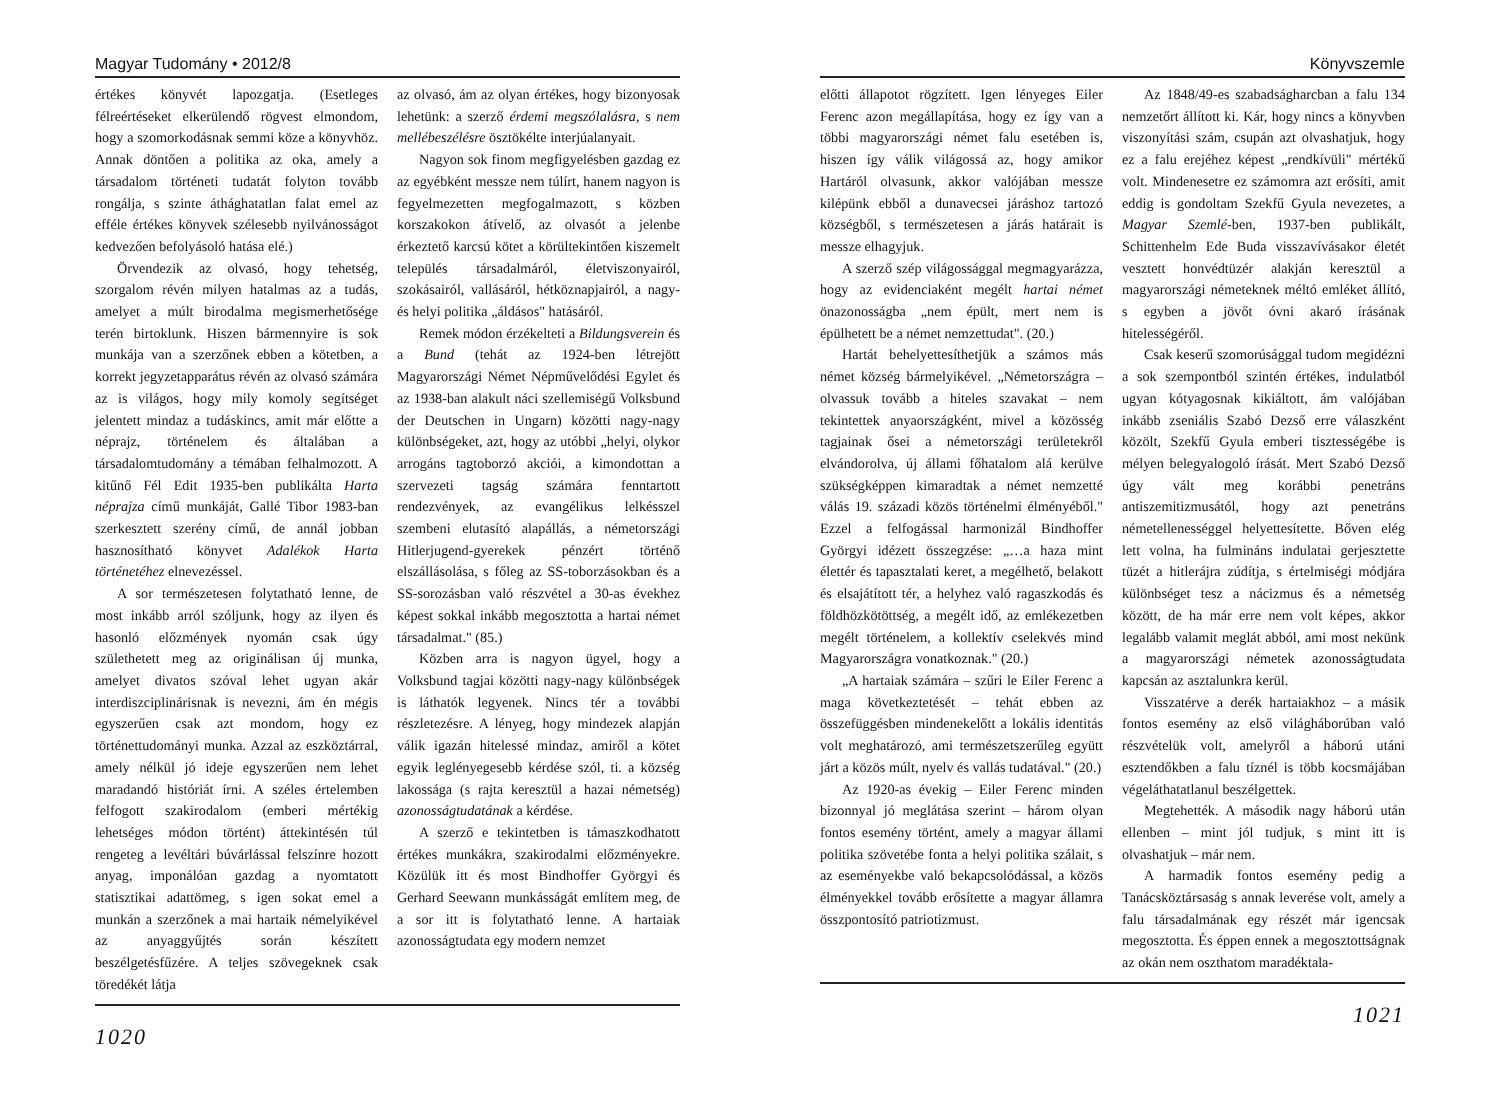Magyar Tudomány • 2012/8
értékes könyvét lapozgatja. (Esetleges félreértéseket elkerülendő rögvest elmondom, hogy a szomorkodásnak semmi köze a könyvhöz. Annak döntően a politika az oka, amely a társadalom történeti tudatát folyton tovább rongálja, s szinte áthághatatlan falat emel az efféle értékes könyvek szélesebb nyilvánosságot kedvezően befolyásoló hatása elé.)
Örvendezik az olvasó, hogy tehetség, szorgalom révén milyen hatalmas az a tudás, amelyet a múlt birodalma megismerhetősége terén birtoklunk. Hiszen bármennyire is sok munkája van a szerzőnek ebben a kötetben, a korrekt jegyzetapparátus révén az olvasó számára az is világos, hogy mily komoly segítséget jelentett mindaz a tudáskincs, amit már előtte a néprajz, történelem és általában a társadalomtudomány a témában felhalmozott. A kitűnő Fél Edit 1935-ben publikálta Harta néprajza című munkáját, Gallé Tibor 1983-ban szerkesztett szerény című, de annál jobban hasznosítható könyvet Adalékok Harta történetéhez elnevezéssel.
A sor természetesen folytatható lenne, de most inkább arról szóljunk, hogy az ilyen és hasonló előzmények nyomán csak úgy születhetett meg az originálisan új munka, amelyet divatos szóval lehet ugyan akár interdiszciplinárisnak is nevezni, ám én mégis egyszerűen csak azt mondom, hogy ez történettudományi munka. Azzal az eszköztárral, amely nélkül jó ideje egyszerűen nem lehet maradandó históriát írni. A széles értelemben felfogott szakirodalom (emberi mértékig lehetséges módon történt) áttekintésén túl rengeteg a levéltári búvárlással felszínre hozott anyag, imponálóan gazdag a nyomtatott statisztikai adattömeg, s igen sokat emel a munkán a szerzőnek a mai hartaik némelyikével az anyaggyűjtés során készített beszélgetésfűzére. A teljes szövegeknek csak töredékét látja
az olvasó, ám az olyan értékes, hogy bizonyosak lehetünk: a szerző érdemi megszólalásra, s nem mellébeszélésre ösztökélte interjúalanyait.
Nagyon sok finom megfigyelésben gazdag ez az egyébként messze nem túlírt, hanem nagyon is fegyelmezetten megfogalmazott, s közben korszakokon átívelő, az olvasót a jelenbe érkeztető karcsú kötet a körültekintően kiszemelt település társadalmáról, életviszonyairól, szokásairól, vallásáról, hétköznapjairól, a nagy- és helyi politika „áldásos" hatásáról.
Remek módon érzékelteti a Bildungsverein és a Bund (tehát az 1924-ben létrejött Magyarországi Német Népművelődési Egylet és az 1938-ban alakult náci szellemiségű Volksbund der Deutschen in Ungarn) közötti nagy-nagy különbségeket, azt, hogy az utóbbi „helyi, olykor arrogáns tagtoborzó akciói, a kimondottan a szervezeti tagság számára fenntartott rendezvények, az evangélikus lelkésszel szembeni elutasító alapállás, a németországi Hitlerjugend-gyerekek pénzért történő elszállásolása, s főleg az SS-toborzásokban és a SS-sorozásban való részvétel a 30-as évekhez képest sokkal inkább megosztotta a hartai német társadalmat." (85.)
Közben arra is nagyon ügyel, hogy a Volksbund tagjai közötti nagy-nagy különbségek is láthatók legyenek. Nincs tér a további részletezésre. A lényeg, hogy mindezek alapján válik igazán hitelessé mindaz, amiről a kötet egyik leglényegesebb kérdése szól, ti. a község lakossága (s rajta keresztül a hazai németség) azonosságtudatának a kérdése.
A szerző e tekintetben is támaszkodhatott értékes munkákra, szakirodalmi előzményekre. Közülük itt és most Bindhoffer Györgyi és Gerhard Seewann munkásságát említem meg, de a sor itt is folytatható lenne. A hartaiak azonosságtudata egy modern nemzet
1020
Könyvszemle
előtti állapotot rögzített. Igen lényeges Eiler Ferenc azon megállapítása, hogy ez így van a többi magyarországi német falu esetében is, hiszen így válik világossá az, hogy amikor Hartáról olvasunk, akkor valójában messze kilépünk ebből a dunavecsei járáshoz tartozó községből, s természetesen a járás határait is messze elhagyjuk.
A szerző szép világossággal megmagyarázza, hogy az evidenciaként megélt hartai német önazonosságba „nem épült, mert nem is épülhetett be a német nemzettudat". (20.)
Hartát behelyettesíthetjük a számos más német község bármelyikével. „Németországra – olvassuk tovább a hiteles szavakat – nem tekintettek anyaországként, mivel a közösség tagjainak ősei a németországi területekről elvándorolva, új állami főhatalom alá kerülve szükségképpen kimaradtak a német nemzetté válás 19. századi közös történelmi élményéből." Ezzel a felfogással harmonizál Bindhoffer Györgyi idézett összegzése: „…a haza mint élettér és tapasztalati keret, a megélhető, belakott és elsajátított tér, a helyhez való ragaszkodás és földhözkötöttség, a megélt idő, az emlékezetben megélt történelem, a kollektív cselekvés mind Magyarországra vonatkoznak." (20.)
„A hartaiak számára – szűri le Eiler Ferenc a maga következtetését – tehát ebben az összefüggésben mindenekelőtt a lokális identitás volt meghatározó, ami természetszerűleg együtt járt a közös múlt, nyelv és vallás tudatával." (20.)
Az 1920-as évekig – Eiler Ferenc minden bizonnyal jó meglátása szerint – három olyan fontos esemény történt, amely a magyar állami politika szövetébe fonta a helyi politika szálait, s az eseményekbe való bekapcsolódással, a közös élményekkel tovább erősítette a magyar államra összpontosító patriotizmust.
Az 1848/49-es szabadságharcban a falu 134 nemzetőrt állított ki. Kár, hogy nincs a könyvben viszonyítási szám, csupán azt olvashatjuk, hogy ez a falu erejéhez képest „rendkívüli" mértékű volt. Mindenesetre ez számomra azt erősíti, amit eddig is gondoltam Szekfű Gyula nevezetes, a Magyar Szemlé-ben, 1937-ben publikált, Schittenhelm Ede Buda visszavívásakor életét vesztett honvédtüzér alakján keresztül a magyarországi németeknek méltó emléket állító, s egyben a jövőt óvni akaró írásának hitelességéről.
Csak keserű szomorúsággal tudom megidézni a sok szempontból szintén értékes, indulatból ugyan kótyagosnak kikiáltott, ám valójában inkább zseniális Szabó Dezső erre válaszként közölt, Szekfű Gyula emberi tisztességébe is mélyen belegyalogoló írását. Mert Szabó Dezső úgy vált meg korábbi penetráns antiszemitizmusától, hogy azt penetráns németellenességgel helyettesítette. Bőven elég lett volna, ha fulmináns indulatai gerjesztette tüzét a hitlerájra zúdítja, s értelmiségi módjára különbséget tesz a nácizmus és a németség között, de ha már erre nem volt képes, akkor legalább valamit meglát abból, ami most nekünk a magyarországi németek azonosságtudata kapcsán az asztalunkra kerül.
Visszatérve a derék hartaiakhoz – a másik fontos esemény az első világháborúban való részvételük volt, amelyről a háború utáni esztendőkben a falu tíznél is több kocsmájában végeláthatatlanul beszélgettek.
Megtehették. A második nagy háború után ellenben – mint jól tudjuk, s mint itt is olvashatjuk – már nem.
A harmadik fontos esemény pedig a Tanácsköztársaság s annak leverése volt, amely a falu társadalmának egy részét már igencsak megosztotta. És éppen ennek a megosztottságnak az okán nem oszthatom maradéktala-
1021